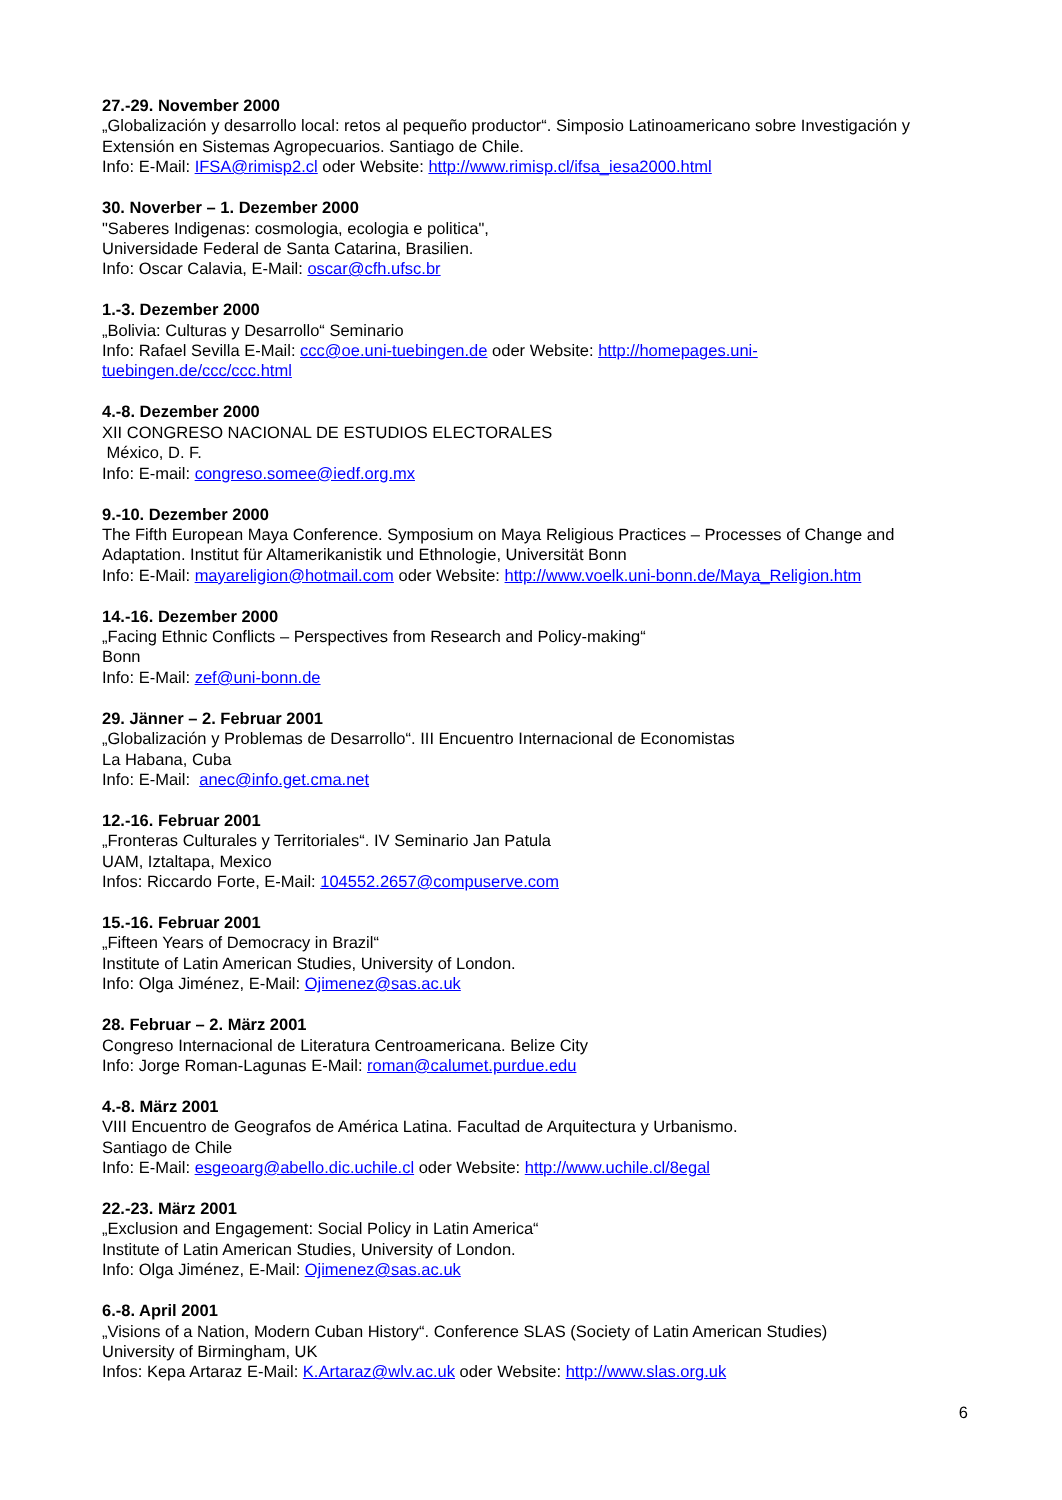27.-29. November 2000
„Globalización y desarrollo local: retos al pequeño productor“. Simposio Latinoamericano sobre Investigación y Extensión en Sistemas Agropecuarios. Santiago de Chile.
Info: E-Mail: IFSA@rimisp2.cl oder Website: http://www.rimisp.cl/ifsa_iesa2000.html
30. Noverber – 1. Dezember 2000
"Saberes Indigenas: cosmologia, ecologia e politica",
Universidade Federal de Santa Catarina, Brasilien.
Info: Oscar Calavia, E-Mail: oscar@cfh.ufsc.br
1.-3. Dezember 2000
„Bolivia: Culturas y Desarrollo“ Seminario
Info: Rafael Sevilla E-Mail: ccc@oe.uni-tuebingen.de oder Website: http://homepages.uni-
tuebingen.de/ccc/ccc.html
4.-8. Dezember 2000
XII CONGRESO NACIONAL DE ESTUDIOS ELECTORALES
México, D. F.
Info: E-mail: congreso.somee@iedf.org.mx
9.-10. Dezember 2000
The Fifth European Maya Conference. Symposium on Maya Religious Practices – Processes of Change and Adaptation. Institut für Altamerikanistik und Ethnologie, Universität Bonn
Info: E-Mail: mayareligion@hotmail.com oder Website: http://www.voelk.uni-bonn.de/Maya_Religion.htm
14.-16. Dezember 2000
„Facing Ethnic Conflicts – Perspectives from Research and Policy-making“
Bonn
Info: E-Mail: zef@uni-bonn.de
29. Jänner – 2. Februar 2001
„Globalización y Problemas de Desarrollo“. III Encuentro Internacional de Economistas
La Habana, Cuba
Info: E-Mail: anec@info.get.cma.net
12.-16. Februar 2001
„Fronteras Culturales y Territoriales“. IV Seminario Jan Patula
UAM, Iztaltapa, Mexico
Infos: Riccardo Forte, E-Mail: 104552.2657@compuserve.com
15.-16. Februar 2001
„Fifteen Years of Democracy in Brazil“
Institute of Latin American Studies, University of London.
Info: Olga Jiménez, E-Mail: Ojimenez@sas.ac.uk
28. Februar – 2. März 2001
Congreso Internacional de Literatura Centroamericana. Belize City
Info: Jorge Roman-Lagunas E-Mail: roman@calumet.purdue.edu
4.-8. März 2001
VIII Encuentro de Geografos de América Latina. Facultad de Arquitectura y Urbanismo.
Santiago de Chile
Info: E-Mail: esgeoarg@abello.dic.uchile.cl oder Website: http://www.uchile.cl/8egal
22.-23. März 2001
„Exclusion and Engagement: Social Policy in Latin America“
Institute of Latin American Studies, University of London.
Info: Olga Jiménez, E-Mail: Ojimenez@sas.ac.uk
6.-8. April 2001
„Visions of a Nation, Modern Cuban History“. Conference SLAS (Society of Latin American Studies)
University of Birmingham, UK
Infos: Kepa Artaraz E-Mail: K.Artaraz@wlv.ac.uk oder Website: http://www.slas.org.uk
6